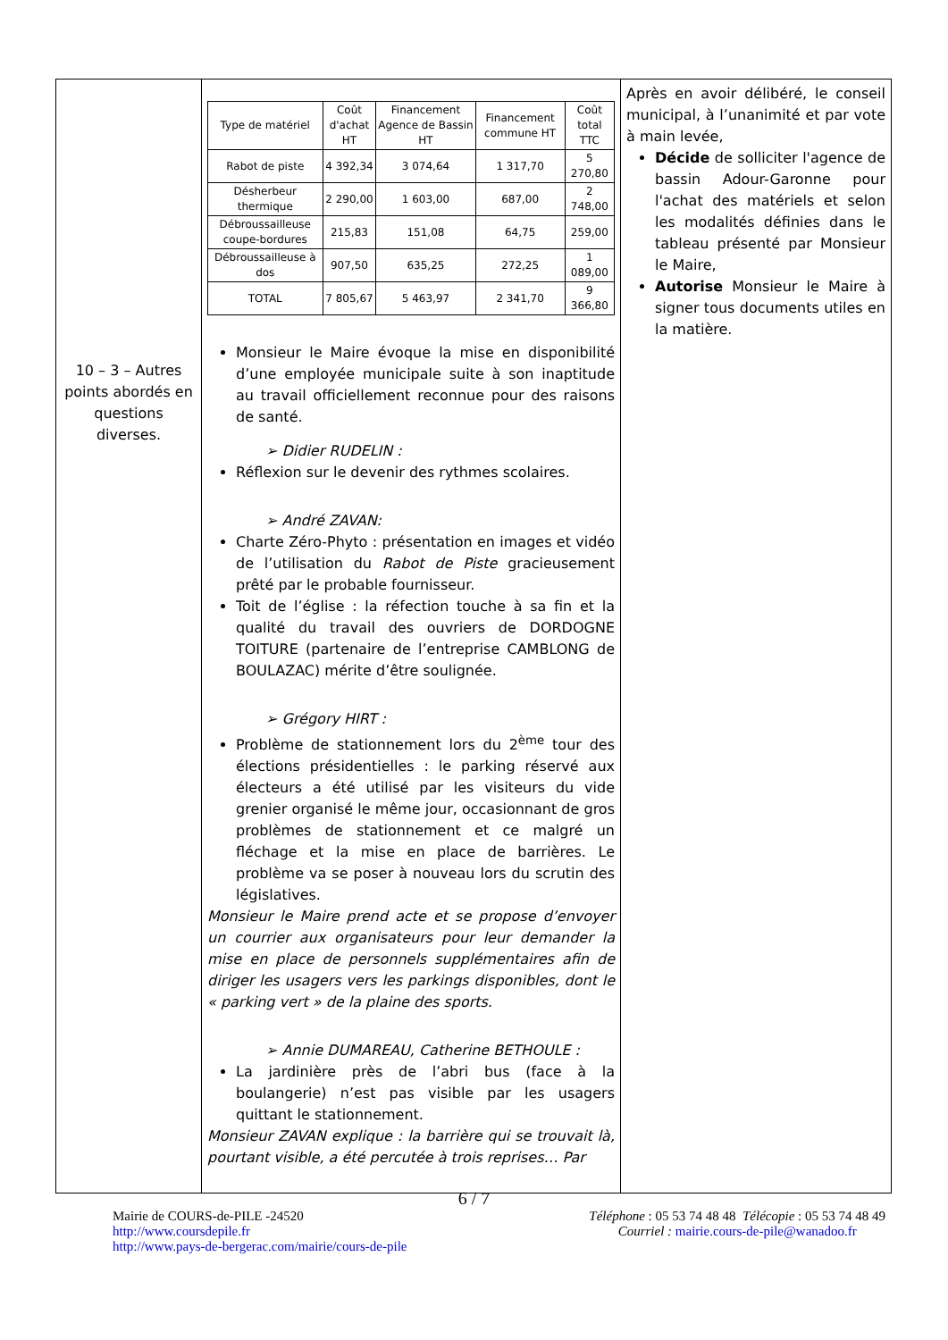| 10 – 3 – Autres points abordés en questions diverses. | / Type de matériel / Coût d'achat HT / Financement Agence de Bassin HT / Financement commune HT / Coût total TTC / / --- / --- / --- / --- / --- / / Rabot de piste / 4 392,34 / 3 074,64 / 1 317,70 / 5 270,80 / / Désherbeur thermique / 2 290,00 / 1 603,00 / 687,00 / 2 748,00 / / Débroussailleuse coupe-bordures / 215,83 / 151,08 / 64,75 / 259,00 / / Débroussailleuse à dos / 907,50 / 635,25 / 272,25 / 1 089,00 / / TOTAL / 7 805,67 / 5 463,97 / 2 341,70 / 9 366,80 / Monsieur le Maire évoque la mise en disponibilité d’une employée municipale suite à son inaptitude au travail officiellement reconnue pour des raisons de santé. ➢ Didier RUDELIN : Réflexion sur le devenir des rythmes scolaires. ➢ André ZAVAN: Charte Zéro-Phyto : présentation en images et vidéo de l’utilisation du Rabot de Piste gracieusement prêté par le probable fournisseur. Toit de l’église : la réfection touche à sa fin et la qualité du travail des ouvriers de DORDOGNE TOITURE (partenaire de l’entreprise CAMBLONG de BOULAZAC) mérite d’être soulignée. ➢ Grégory HIRT : Problème de stationnement lors du 2<sup>ème</sup> tour des élections présidentielles : le parking réservé aux électeurs a été utilisé par les visiteurs du vide grenier organisé le même jour, occasionnant de gros problèmes de stationnement et ce malgré un fléchage et la mise en place de barrières. Le problème va se poser à nouveau lors du scrutin des législatives. Monsieur le Maire prend acte et se propose d’envoyer un courrier aux organisateurs pour leur demander la mise en place de personnels supplémentaires afin de diriger les usagers vers les parkings disponibles, dont le « parking vert » de la plaine des sports. ➢ Annie DUMAREAU, Catherine BETHOULE : La jardinière près de l’abri bus (face à la boulangerie) n’est pas visible par les usagers quittant le stationnement. Monsieur ZAVAN explique : la barrière qui se trouvait là, pourtant visible, a été percutée à trois reprises… Par | Après en avoir délibéré, le conseil municipal, à l’unanimité et par vote à main levée, Décide de solliciter l'agence de bassin Adour-Garonne pour l'achat des matériels et selon les modalités définies dans le tableau présenté par Monsieur le Maire, Autorise Monsieur le Maire à signer tous documents utiles en la matière. |
6 / 7
Mairie de COURS-de-PILE -24520
http://www.coursdepile.fr
http://www.pays-de-bergerac.com/mairie/cours-de-pile
Téléphone : 05 53 74 48 48 Télécopie : 05 53 74 48 49
Courriel : mairie.cours-de-pile@wanadoo.fr